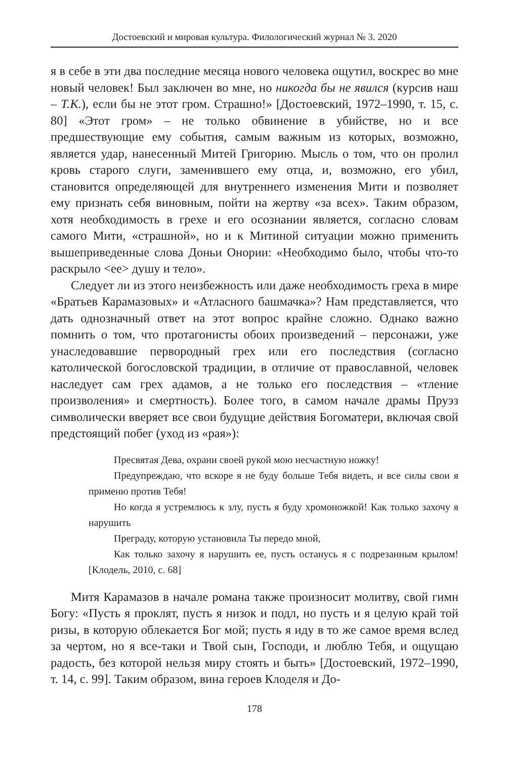Достоевский и мировая культура. Филологический журнал № 3. 2020
я в себе в эти два последние месяца нового человека ощутил, воскрес во мне новый человек! Был заключен во мне, но никогда бы не явился (курсив наш – Т.К.), если бы не этот гром. Страшно!» [Достоевский, 1972–1990, т. 15, с. 80] «Этот гром» – не только обвинение в убийстве, но и все предшествующие ему события, самым важным из которых, возможно, является удар, нанесенный Митей Григорию. Мысль о том, что он пролил кровь старого слуги, заменившего ему отца, и, возможно, его убил, становится определяющей для внутреннего изменения Мити и позволяет ему признать себя виновным, пойти на жертву «за всех». Таким образом, хотя необходимость в грехе и его осознании является, согласно словам самого Мити, «страшной», но и к Митиной ситуации можно применить вышеприведенные слова Доньи Онории: «Необходимо было, чтобы что-то раскрыло <ее> душу и тело».
Следует ли из этого неизбежность или даже необходимость греха в мире «Братьев Карамазовых» и «Атласного башмачка»? Нам представляется, что дать однозначный ответ на этот вопрос крайне сложно. Однако важно помнить о том, что протагонисты обоих произведений – персонажи, уже унаследовавшие первородный грех или его последствия (согласно католической богословской традиции, в отличие от православной, человек наследует сам грех адамов, а не только его последствия – «тление произволения» и смертность). Более того, в самом начале драмы Пруэз символически вверяет все свои будущие действия Богоматери, включая свой предстоящий побег (уход из «рая»):
Пресвятая Дева, охрани своей рукой мою несчастную ножку!
Предупреждаю, что вскоре я не буду больше Тебя видеть, и все силы свои я применю против Тебя!
Но когда я устремлюсь к злу, пусть я буду хромоножкой! Как только захочу я нарушить
Преграду, которую установила Ты передо мной,
Как только захочу я нарушить ее, пусть останусь я с подрезанным крылом! [Клодель, 2010, с. 68]
Митя Карамазов в начале романа также произносит молитву, свой гимн Богу: «Пусть я проклят, пусть я низок и подл, но пусть и я целую край той ризы, в которую облекается Бог мой; пусть я иду в то же самое время вслед за чертом, но я все-таки и Твой сын, Господи, и люблю Тебя, и ощущаю радость, без которой нельзя миру стоять и быть» [Достоевский, 1972–1990, т. 14, с. 99]. Таким образом, вина героев Клоделя и До-
178